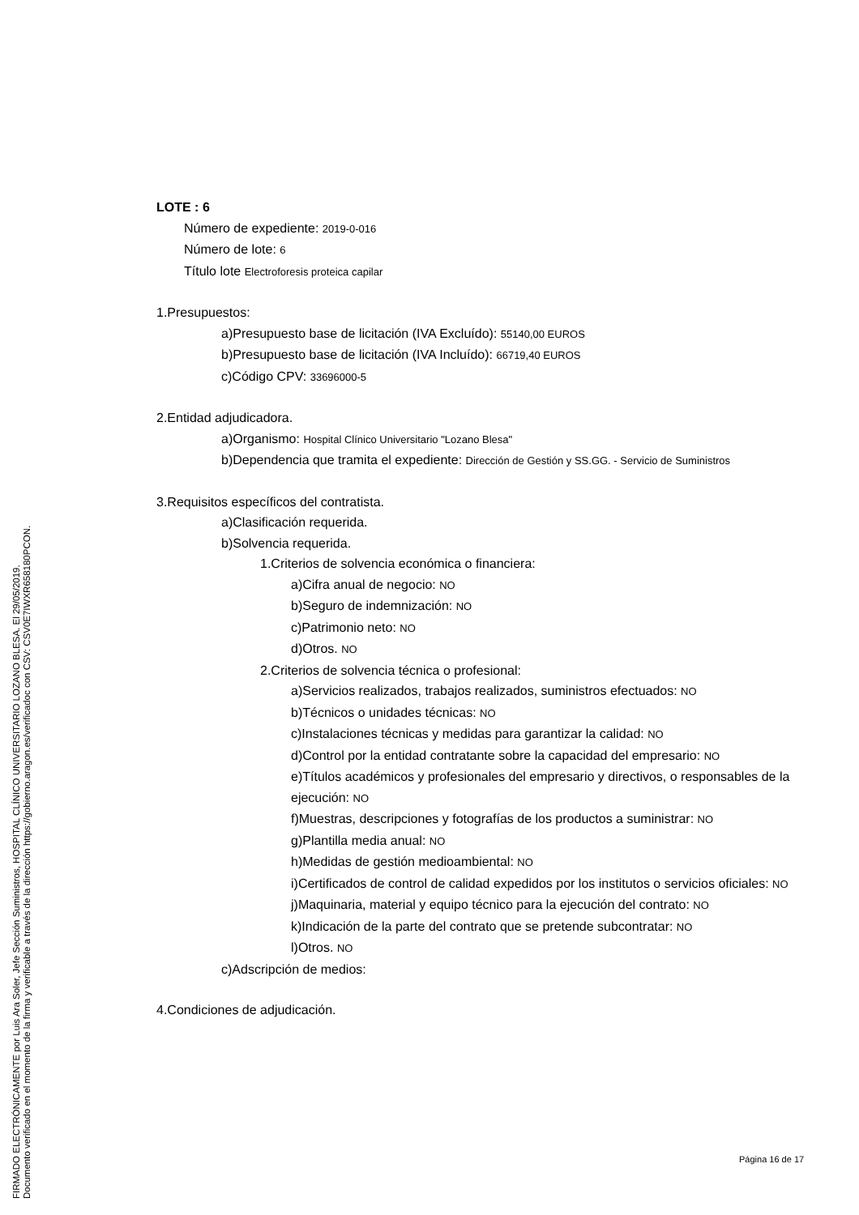LOTE : 6
Número de expediente: 2019-0-016
Número de lote: 6
Título lote Electroforesis proteica capilar
1.Presupuestos:
a)Presupuesto base de licitación (IVA Excluído): 55140,00 EUROS
b)Presupuesto base de licitación (IVA Incluído): 66719,40 EUROS
c)Código CPV: 33696000-5
2.Entidad adjudicadora.
a)Organismo: Hospital Clínico Universitario "Lozano Blesa"
b)Dependencia que tramita el expediente: Dirección de Gestión y SS.GG. - Servicio de Suministros
3.Requisitos específicos del contratista.
a)Clasificación requerida.
b)Solvencia requerida.
1.Criterios de solvencia económica o financiera:
a)Cifra anual de negocio: NO
b)Seguro de indemnización: NO
c)Patrimonio neto: NO
d)Otros. NO
2.Criterios de solvencia técnica o profesional:
a)Servicios realizados, trabajos realizados, suministros efectuados: NO
b)Técnicos o unidades técnicas: NO
c)Instalaciones técnicas y medidas para garantizar la calidad: NO
d)Control por la entidad contratante sobre la capacidad del empresario: NO
e)Títulos académicos y profesionales del empresario y directivos, o responsables de la ejecución: NO
f)Muestras, descripciones y fotografías de los productos a suministrar: NO
g)Plantilla media anual: NO
h)Medidas de gestión medioambiental: NO
i)Certificados de control de calidad expedidos por los institutos o servicios oficiales: NO
j)Maquinaria, material y equipo técnico para la ejecución del contrato: NO
k)Indicación de la parte del contrato que se pretende subcontratar: NO
l)Otros. NO
c)Adscripción de medios:
4.Condiciones de adjudicación.
Página 16 de 17
FIRMADO ELECTRÓNICAMENTE por Luis Ara Soler, Jefe Sección Suministros, HOSPITAL CLÍNICO UNIVERSITARIO LOZANO BLESA. El 29/05/2019.
Documento verificado en el momento de la firma y verificable a través de la dirección https://gobierno.aragon.es/verificadoc con CSV: CSV0E7IWXR658180PCON.